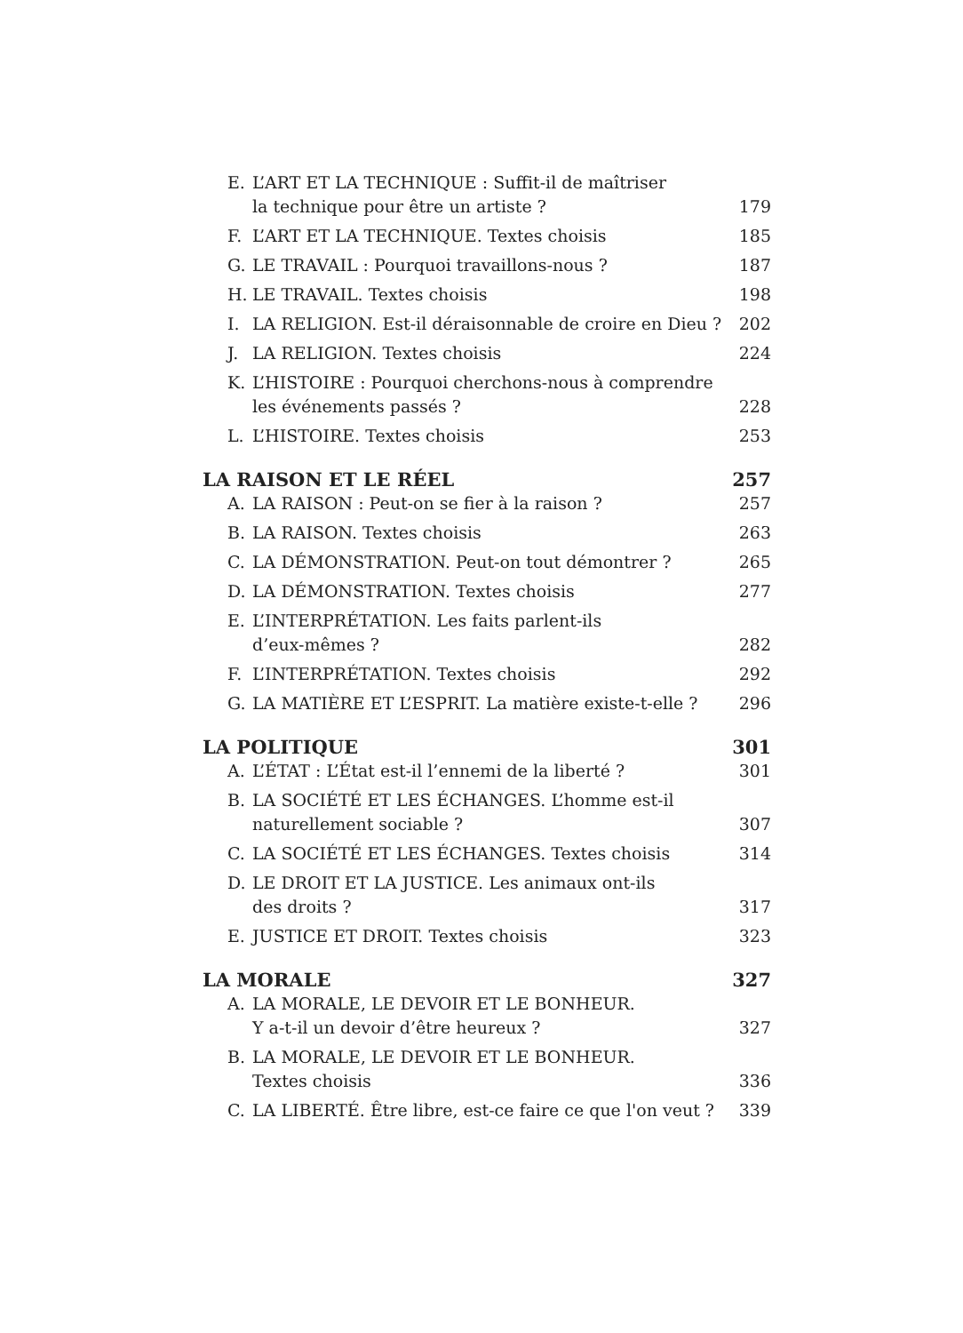E. L’ART ET LA TECHNIQUE : Suffit-il de maîtriser
la technique pour être un artiste ? 179
F. L’ART ET LA TECHNIQUE. Textes choisis 185
G. LE TRAVAIL : Pourquoi travaillons-nous ? 187
H. LE TRAVAIL. Textes choisis 198
I. LA RELIGION. Est-il déraisonnable de croire en Dieu ? 202
J. LA RELIGION. Textes choisis 224
K. L’HISTOIRE : Pourquoi cherchons-nous à comprendre
les événements passés ? 228
L. L’HISTOIRE. Textes choisis 253
LA RAISON ET LE RÉEL 257
A. LA RAISON : Peut-on se fier à la raison ? 257
B. LA RAISON. Textes choisis 263
C. LA DÉMONSTRATION. Peut-on tout démontrer ? 265
D. LA DÉMONSTRATION. Textes choisis 277
E. L’INTERPRÉTATION. Les faits parlent-ils
d’eux-mêmes ? 282
F. L’INTERPRÉTATION. Textes choisis 292
G. LA MATIÈRE ET L’ESPRIT. La matière existe-t-elle ? 296
LA POLITIQUE 301
A. L’ÉTAT : L’État est-il l’ennemi de la liberté ? 301
B. LA SOCIÉTÉ ET LES ÉCHANGES. L’homme est-il
naturellement sociable ? 307
C. LA SOCIÉTÉ ET LES ÉCHANGES. Textes choisis 314
D. LE DROIT ET LA JUSTICE. Les animaux ont-ils
des droits ? 317
E. JUSTICE ET DROIT. Textes choisis 323
LA MORALE 327
A. LA MORALE, LE DEVOIR ET LE BONHEUR.
Y a-t-il un devoir d’être heureux ? 327
B. LA MORALE, LE DEVOIR ET LE BONHEUR.
Textes choisis 336
C. LA LIBERTÉ. Être libre, est-ce faire ce que l'on veut ? 339